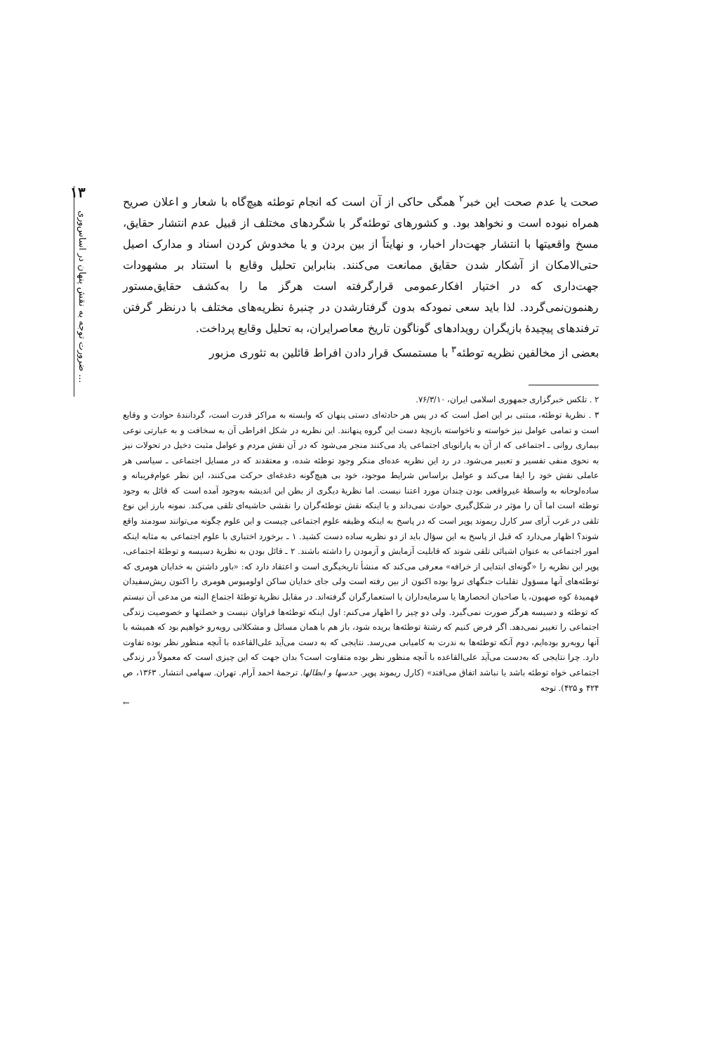۱۳
ضرورت توجه به نقش پنهان در اساس‌وری ...
صحت یا عدم صحت این خبر<sup>۲</sup> همگی حاکی از آن است که انجام توطئه هیچ‌گاه با شعار و اعلان صریح همراه نبوده است و نخواهد بود. و کشورهای توطئه‌گر با شگردهای مختلف از قبیل عدم انتشار حقایق، مسخ واقعیتها با انتشار جهت‌دار اخبار، و نهایتاً از بین بردن و یا مخدوش کردن اسناد و مدارک اصیل حتی‌الامکان از آشکار شدن حقایق ممانعت می‌کنند. بنابراین تحلیل وقایع با استناد بر مشهودات جهت‌داری که در اختیار افکارعمومی قرارگرفته است هرگز ما را به‌کشف حقایق‌مستور رهنمون‌نمی‌گردد. لذا باید سعی نمودکه بدون گرفتارشدن در چنبرهٔ نظریه‌های مختلف با درنظر گرفتن ترفندهای پیچیدهٔ بازیگران رویدادهای گوناگون تاریخ معاصرایران، به تحلیل وقایع پرداخت.
بعضی از مخالفین نظریه توطئه<sup>۳</sup> با مستمسک قرار دادن افراط قائلین به تئوری مزبور
۲ . تلکس خبرگزاری جمهوری اسلامی ایران، ۷۶/۳/۱۰.
۳ . نظریهٔ توطئه، مبتنی بر این اصل است که در پس هر حادثه‌ای دستی پنهان که وابسته به مراکز قدرت است، گردانندهٔ حوادث و وقایع است و تمامی عوامل نیز خواسته و ناخواسته بازیچهٔ دست این گروه پنهانند. این نظریه در شکل افراطی آن به سخافت و به عبارتی نوعی بیماری روانی ـ اجتماعی که از آن به پارانویای اجتماعی یاد می‌کنند منجر می‌شود که در آن نقش مردم و عوامل مثبت دخیل در تحولات نیز به نحوی منفی تفسیر و تعبیر می‌شود. در رد این نظریه عده‌ای منکر وجود توطئه شده، و معتقدند که در مسایل اجتماعی ـ سیاسی هر عاملی نقش خود را ایفا می‌کند و عوامل براساس شرایط موجود، خود بی هیچ‌گونه دغدغه‌ای حرکت می‌کنند، این نظر عوام‌فریبانه و ساده‌لوحانه به واسطهٔ غیرواقعی بودن چندان مورد اعتنا نیست. اما نظریهٔ دیگری از بطن این اندیشه به‌وجود آمده است که قائل به وجود توطئه است اما آن را مؤثر در شکل‌گیری حوادث نمی‌داند و یا اینکه نقش توطئه‌گران را نقشی حاشیه‌ای تلقی می‌کند. نمونه بارز این نوع تلقی در غرب آرای سر کارل ریموند پوپر است که در پاسخ به اینکه وظیفه علوم اجتماعی چیست و این علوم چگونه می‌توانند سودمند واقع شوند؟ اظهار می‌دارد که قبل از پاسخ به این سؤال باید از دو نظریه ساده دست کشید. ۱ ـ برخورد اختباری با علوم اجتماعی به مثابه اینکه امور اجتماعی به عنوان اشیائی تلقی شوند که قابلیت آزمایش و آزمودن را داشته باشند. ۲ ـ قائل بودن به نظریهٔ دسیسه و توطئهٔ اجتماعی، پوپر این نظریه را «گونه‌ای ابتدایی از خرافه» معرفی می‌کند که منشأ تاریخیگری است و اعتقاد دارد که: «باور داشتن به خدایان هومری که توطئه‌های آنها مسؤول تقلبات جنگهای تروا بوده اکنون از بین رفته است ولی جای خدایان ساکن اولومپوس هومری را اکنون ریش‌سفیدان فهمیدهٔ کوه صهیون، یا صاحبان انحصارها یا سرمایه‌داران یا استعمارگران گرفته‌اند. در مقابل نظریهٔ توطئهٔ اجتماع البته من مدعی آن نیستم که توطئه و دسیسه هرگز صورت نمی‌گیرد. ولی دو چیز را اظهار می‌کنم: اول اینکه توطئه‌ها فراوان نیست و خصلتها و خصوصیت زندگی اجتماعی را تغییر نمی‌دهد. اگر فرض کنیم که رشتهٔ توطئه‌ها بریده شود، باز هم با همان مسائل و مشکلاتی روبه‌رو خواهیم بود که همیشه با آنها روبه‌رو بوده‌ایم، دوم آنکه توطئه‌ها به ندرت به کامیابی می‌رسد. نتایجی که به دست می‌آید علی‌القاعده با آنچه منظور نظر بوده تفاوت دارد. چرا نتایجی که به‌دست می‌آید علی‌القاعده با آنچه منظور نظر بوده متفاوت است؟ بدان جهت که این چیزی است که معمولاً در زندگی اجتماعی خواه توطئه باشد یا نباشد اتفاق می‌افتد» (کارل ریموند پوپر. حدسها و ابطالها. ترجمهٔ احمد آرام. تهران. سهامی انتشار. ۱۳۶۳، ص ۴۲۴ و ۴۲۵). توجه
←